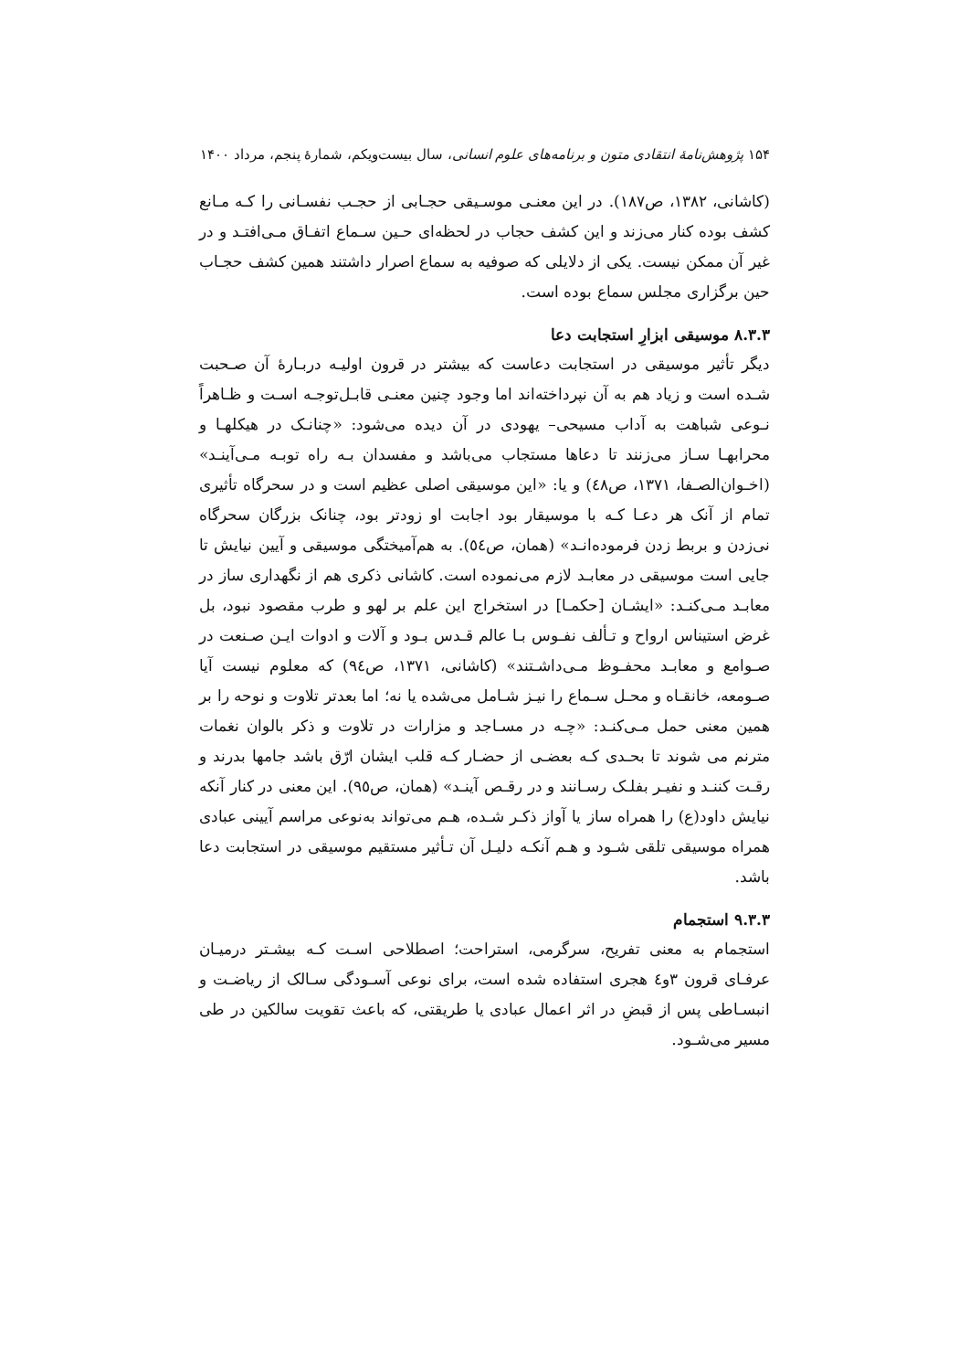۱۵۴ پژوهش‌نامهٔ انتقادی متون و برنامه‌های علوم انسانی، سال بیست‌ویکم، شمارهٔ پنجم، مرداد ۱۴۰۰
(کاشانی، ۱۳۸۲، ص۱۸۷). در این معنـی موسـیقی حجـابی از حجـب نفسـانی را کـه مـانع کشف بوده کنار می‌زند و این کشف حجاب در لحظه‌ای حـین سـماع اتفـاق مـی‌افتـد و در غیر آن ممکن نیست. یکی از دلایلی که صوفیه به سماع اصرار داشتند همین کشف حجـاب حین برگزاری مجلس سماع بوده است.
۸.۳.۳ موسیقی ابزارِ استجابت دعا
دیگر تأثیر موسیقی در استجابت دعاست که بیشتر در قرون اولیـه دربـارهٔ آن صـحبت شـده است و زیاد هم به آن نپرداخته‌اند اما وجود چنین معنـی قابـل‌توجـه اسـت و ظـاهراً نـوعی شباهت به آداب مسیحی– یهودی در آن دیده می‌شود: «چنانـک در هیکلهـا و محرابهـا سـاز می‌زنند تا دعاها مستجاب می‌باشد و مفسدان بـه راه توبـه مـی‌آینـد» (اخـوان‌الصـفا، ۱۳۷۱، ص٤٨) و یا: «این موسیقی اصلی عظیم است و در سحرگاه تأثیری تمام از آنک هر دعـا کـه با موسیقار بود اجابت او زودتر بود، چنانک بزرگان سحرگاه نی‌زدن و بربط زدن فرموده‌انـد» (همان، ص٥٤). به هم‌آمیختگی موسیقی و آیین نیایش تا جایی است موسیقی در معابـد لازم می‌نموده است. کاشانی ذکری هم از نگهداری ساز در معابـد مـی‌کنـد: «ایشـان [حکمـا] در استخراج این علم بر لهو و طرب مقصود نبود، بل غرض استیناس ارواح و تـألف نفـوس بـا عالم قـدس بـود و آلات و ادوات ایـن صـنعت در صـوامع و معابـد محفـوظ مـی‌داشـتند» (کاشانی، ۱۳۷۱، ص٩٤) که معلوم نیست آیا صـومعه، خانقـاه و محـل سـماع را نیـز شـامل می‌شده یا نه؛ اما بعدتر تلاوت و نوحه را بر همین معنی حمل مـی‌کنـد: «چـه در مسـاجد و مزارات در تلاوت و ذکر بالوان نغمات مترنم می شوند تا بحـدی کـه بعضـی از حضـار کـه قلب ایشان ارّق باشد جامها بدرند و رقـت کننـد و نفیـر بفلـک رسـانند و در رقـص آینـد» (همان، ص٩٥). این معنی در کنار آنکه نیایش داود(ع) را همراه ساز یا آواز ذکـر شـده، هـم می‌تواند به‌نوعی مراسم آیینی عبادی همراه موسیقی تلقی شـود و هـم آنکـه دلیـل آن تـأثیر مستقیم موسیقی در استجابت دعا باشد.
۹.۳.۳ استجمام
استجمام به معنی تفریح، سرگرمی، استراحت؛ اصطلاحی اسـت کـه بیشـتر درمیـان عرفـای قرون ۳و٤ هجری استفاده شده است، برای نوعی آسـودگی سـالک از ریاضـت و انبسـاطی پس از قبضِ در اثر اعمال عبادی یا طریقتی، که باعث تقویت سالکین در طی مسیر می‌شـود.